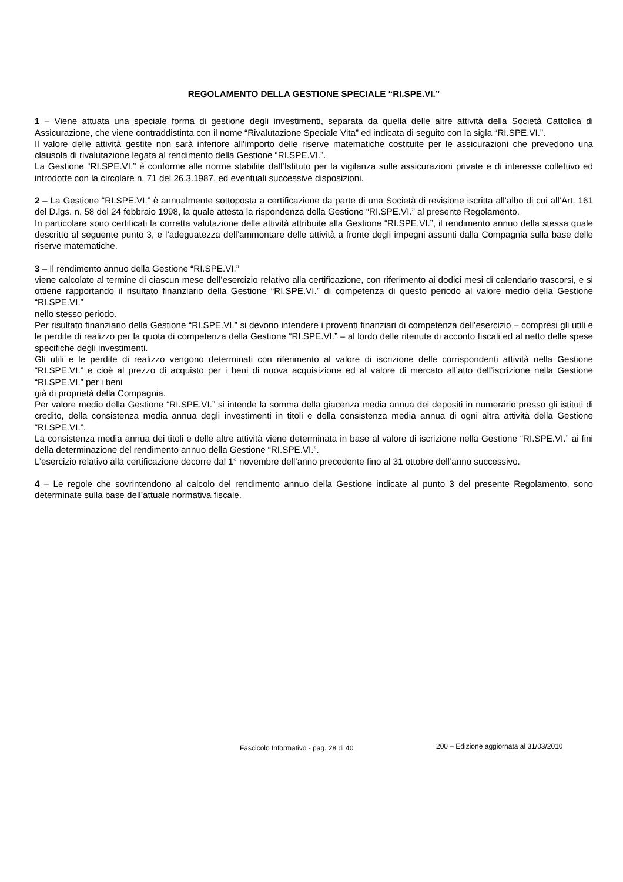REGOLAMENTO DELLA GESTIONE SPECIALE “RI.SPE.VI.”
1 – Viene attuata una speciale forma di gestione degli investimenti, separata da quella delle altre attività della Società Cattolica di Assicurazione, che viene contraddistinta con il nome “Rivalutazione Speciale Vita” ed indicata di seguito con la sigla “RI.SPE.VI.”.
Il valore delle attività gestite non sarà inferiore all’importo delle riserve matematiche costituite per le assicurazioni che prevedono una clausola di rivalutazione legata al rendimento della Gestione “RI.SPE.VI.”.
La Gestione “RI.SPE.VI.” è conforme alle norme stabilite dall’Istituto per la vigilanza sulle assicurazioni private e di interesse collettivo ed introdotte con la circolare n. 71 del 26.3.1987, ed eventuali successive disposizioni.
2 – La Gestione “RI.SPE.VI.” è annualmente sottoposta a certificazione da parte di una Società di revisione iscritta all’albo di cui all’Art. 161 del D.lgs. n. 58 del 24 febbraio 1998, la quale attesta la rispondenza della Gestione “RI.SPE.VI.” al presente Regolamento.
In particolare sono certificati la corretta valutazione delle attività attribuite alla Gestione “RI.SPE.VI.”, il rendimento annuo della stessa quale descritto al seguente punto 3, e l’adeguatezza dell’ammontare delle attività a fronte degli impegni assunti dalla Compagnia sulla base delle riserve matematiche.
3 – Il rendimento annuo della Gestione “RI.SPE.VI.”
viene calcolato al termine di ciascun mese dell’esercizio relativo alla certificazione, con riferimento ai dodici mesi di calendario trascorsi, e si ottiene rapportando il risultato finanziario della Gestione “RI.SPE.VI.” di competenza di questo periodo al valore medio della Gestione “RI.SPE.VI.”
nello stesso periodo.
Per risultato finanziario della Gestione “RI.SPE.VI.” si devono intendere i proventi finanziari di competenza dell’esercizio – compresi gli utili e le perdite di realizzo per la quota di competenza della Gestione “RI.SPE.VI.” – al lordo delle ritenute di acconto fiscali ed al netto delle spese specifiche degli investimenti.
Gli utili e le perdite di realizzo vengono determinati con riferimento al valore di iscrizione delle corrispondenti attività nella Gestione “RI.SPE.VI.” e cioè al prezzo di acquisto per i beni di nuova acquisizione ed al valore di mercato all’atto dell’iscrizione nella Gestione “RI.SPE.VI.” per i beni
già di proprietà della Compagnia.
Per valore medio della Gestione “RI.SPE.VI.” si intende la somma della giacenza media annua dei depositi in numerario presso gli istituti di credito, della consistenza media annua degli investimenti in titoli e della consistenza media annua di ogni altra attività della Gestione “RI.SPE.VI.”.
La consistenza media annua dei titoli e delle altre attività viene determinata in base al valore di iscrizione nella Gestione “RI.SPE.VI.” ai fini della determinazione del rendimento annuo della Gestione “RI.SPE.VI.”.
L’esercizio relativo alla certificazione decorre dal 1° novembre dell’anno precedente fino al 31 ottobre dell’anno successivo.
4 – Le regole che sovrintendono al calcolo del rendimento annuo della Gestione indicate al punto 3 del presente Regolamento, sono determinate sulla base dell’attuale normativa fiscale.
Fascicolo Informativo - pag. 28 di 40 200 – Edizione aggiornata al 31/03/2010